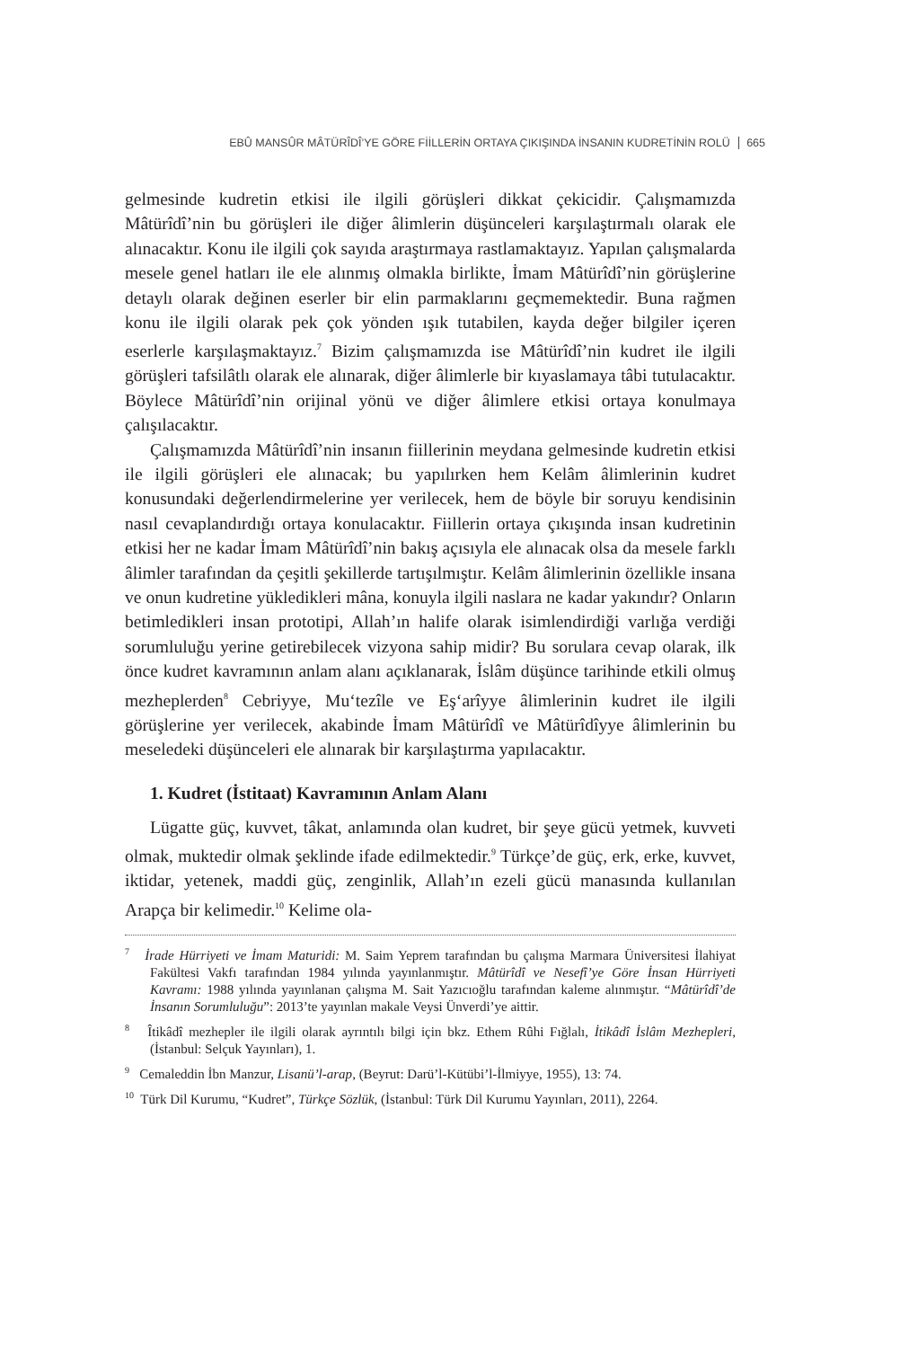EBÛ MANSÛR MÂTÜRÎDÎ’YE GÖRE FİİLLERİN ORTAYA ÇIKIŞINDA İNSANIN KUDRETİNİN ROLÜ 665
gelmesinde kudretin etkisi ile ilgili görüşleri dikkat çekicidir. Çalışmamızda Mâtürîdî’nin bu görüşleri ile diğer âlimlerin düşünceleri karşılaştırmalı olarak ele alınacaktır. Konu ile ilgili çok sayıda araştırmaya rastlamaktayız. Yapılan çalışmalarda mesele genel hatları ile ele alınmış olmakla birlikte, İmam Mâtürîdî’nin görüşlerine detaylı olarak değinen eserler bir elin parmaklarını geçmemektedir. Buna rağmen konu ile ilgili olarak pek çok yönden ışık tutabilen, kayda değer bilgiler içeren eserlerle karşılaşmaktayız.<sup>7</sup> Bizim çalışmamızda ise Mâtürîdî’nin kudret ile ilgili görüşleri tafsilâtlı olarak ele alınarak, diğer âlimlerle bir kıyaslamaya tâbi tutulacaktır. Böylece Mâtürîdî’nin orijinal yönü ve diğer âlimlere etkisi ortaya konulmaya çalışılacaktır.
Çalışmamızda Mâtürîdî’nin insanın fiillerinin meydana gelmesinde kudretin etkisi ile ilgili görüşleri ele alınacak; bu yapılırken hem Kelâm âlimlerinin kudret konusundaki değerlendirmelerine yer verilecek, hem de böyle bir soruyu kendisinin nasıl cevaplandırdığı ortaya konulacaktır. Fiillerin ortaya çıkışında insan kudretinin etkisi her ne kadar İmam Mâtürîdî’nin bakış açısıyla ele alınacak olsa da mesele farklı âlimler tarafından da çeşitli şekillerde tartışılmıştır. Kelâm âlimlerinin özellikle insana ve onun kudretine yükledikleri mâna, konuyla ilgili naslara ne kadar yakındır? Onların betimledikleri insan prototipi, Allah’ın halife olarak isimlendirdiği varlığa verdiği sorumluluğu yerine getirebilecek vizyona sahip midir? Bu sorulara cevap olarak, ilk önce kudret kavramının anlam alanı açıklanarak, İslâm düşünce tarihinde etkili olmuş mezheplerden<sup>8</sup> Cebriyye, Mu‘tezîle ve Eş‘arîyye âlimlerinin kudret ile ilgili görüşlerine yer verilecek, akabinde İmam Mâtürîdî ve Mâtürîdîyye âlimlerinin bu meseledeki düşünceleri ele alınarak bir karşılaştırma yapılacaktır.
1. Kudret (İstitaat) Kavramının Anlam Alanı
Lügatte güç, kuvvet, tâkat, anlamında olan kudret, bir şeye gücü yetmek, kuvveti olmak, muktedir olmak şeklinde ifade edilmektedir.<sup>9</sup> Türkçe’de güç, erk, erke, kuvvet, iktidar, yetenek, maddi güç, zenginlik, Allah’ın ezeli gücü manasında kullanılan Arapça bir kelimedir.<sup>10</sup> Kelime ola-
<sup>7</sup> İrade Hürriyeti ve İmam Maturidi: M. Saim Yeprem tarafından bu çalışma Marmara Üniversitesi İlahiyat Fakültesi Vakfı tarafından 1984 yılında yayınlanmıştır. Mâtürîdî ve Nesefî’ye Göre İnsan Hürriyeti Kavramı: 1988 yılında yayınlanan çalışma M. Sait Yazıcıoğlu tarafından kaleme alınmıştır. “Mâtürîdî’de İnsanın Sorumluluğu”: 2013’te yayınlan makale Veysi Ünverdi’ye aittir.
<sup>8</sup> Îtikâdî mezhepler ile ilgili olarak ayrıntılı bilgi için bkz. Ethem Rûhi Fığlalı, İtikâdî İslâm Mezhepleri, (İstanbul: Selçuk Yayınları), 1.
<sup>9</sup> Cemaleddin İbn Manzur, Lisanü’l-arap, (Beyrut: Darü’l-Kütübi’l-İlmiyye, 1955), 13: 74.
<sup>10</sup> Türk Dil Kurumu, “Kudret”, Türkçe Sözlük, (İstanbul: Türk Dil Kurumu Yayınları, 2011), 2264.